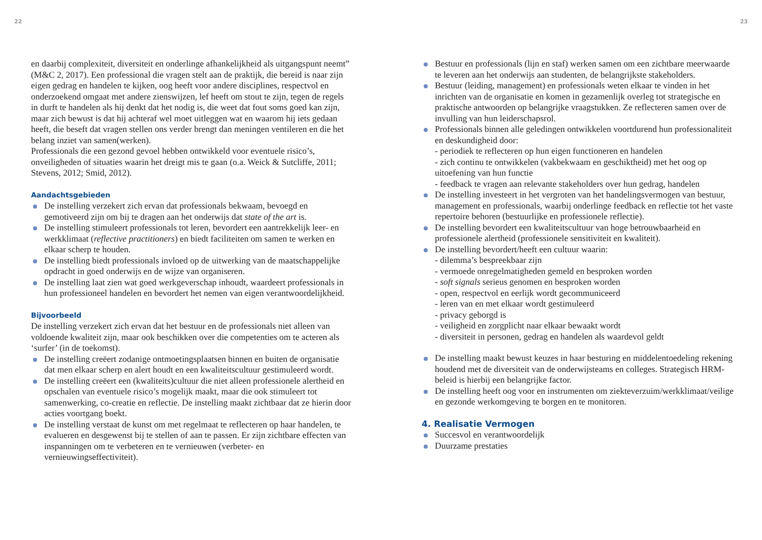22
en daarbij complexiteit, diversiteit en onderlinge afhankelijkheid als uitgangspunt neemt” (M&C 2, 2017). Een professional die vragen stelt aan de praktijk, die bereid is naar zijn eigen gedrag en handelen te kijken, oog heeft voor andere disciplines, respectvol en onderzoekend omgaat met andere zienswijzen, lef heeft om stout te zijn, tegen de regels in durft te handelen als hij denkt dat het nodig is, die weet dat fout soms goed kan zijn, maar zich bewust is dat hij achteraf wel moet uitleggen wat en waarom hij iets gedaan heeft, die beseft dat vragen stellen ons verder brengt dan meningen ventileren en die het belang inziet van samen(werken).
Professionals die een gezond gevoel hebben ontwikkeld voor eventuele risico’s, onveiligheden of situaties waarin het dreigt mis te gaan (o.a. Weick & Sutcliffe, 2011; Stevens, 2012; Smid, 2012).
Aandachtsgebieden
De instelling verzekert zich ervan dat professionals bekwaam, bevoegd en gemotiveerd zijn om bij te dragen aan het onderwijs dat state of the art is.
De instelling stimuleert professionals tot leren, bevordert een aantrekkelijk leer- en werkklimaat (reflective practitioners) en biedt faciliteiten om samen te werken en elkaar scherp te houden.
De instelling biedt professionals invloed op de uitwerking van de maatschappelijke opdracht in goed onderwijs en de wijze van organiseren.
De instelling laat zien wat goed werkgeverschap inhoudt, waardeert professionals in hun professioneel handelen en bevordert het nemen van eigen verantwoordelijkheid.
Bijvoorbeeld
De instelling verzekert zich ervan dat het bestuur en de professionals niet alleen van voldoende kwaliteit zijn, maar ook beschikken over die competenties om te acteren als ‘surfer’ (in de toekomst).
De instelling creëert zodanige ontmoetingsplaatsen binnen en buiten de organisatie dat men elkaar scherp en alert houdt en een kwaliteitscultuur gestimuleerd wordt.
De instelling creëert een (kwaliteits)cultuur die niet alleen professionele alertheid en opschalen van eventuele risico’s mogelijk maakt, maar die ook stimuleert tot samenwerking, co-creatie en reflectie. De instelling maakt zichtbaar dat ze hierin door acties voortgang boekt.
De instelling verstaat de kunst om met regelmaat te reflecteren op haar handelen, te evalueren en desgewenst bij te stellen of aan te passen. Er zijn zichtbare effecten van inspanningen om te verbeteren en te vernieuwen (verbeter- en vernieuwingseffectiviteit).
23
Bestuur en professionals (lijn en staf) werken samen om een zichtbare meerwaarde te leveren aan het onderwijs aan studenten, de belangrijkste stakeholders.
Bestuur (leiding, management) en professionals weten elkaar te vinden in het inrichten van de organisatie en komen in gezamenlijk overleg tot strategische en praktische antwoorden op belangrijke vraagstukken. Ze reflecteren samen over de invulling van hun leiderschapsrol.
Professionals binnen alle geledingen ontwikkelen voortdurend hun professionaliteit en deskundigheid door:
- periodiek te reflecteren op hun eigen functioneren en handelen
- zich continu te ontwikkelen (vakbekwaam en geschiktheid) met het oog op uitoefening van hun functie
- feedback te vragen aan relevante stakeholders over hun gedrag, handelen
De instelling investeert in het vergroten van het handelingsvermogen van bestuur, management en professionals, waarbij onderlinge feedback en reflectie tot het vaste repertoire behoren (bestuurlijke en professionele reflectie).
De instelling bevordert een kwaliteitscultuur van hoge betrouwbaarheid en professionele alertheid (professionele sensitiviteit en kwaliteit).
De instelling bevordert/heeft een cultuur waarin:
- dilemma’s bespreekbaar zijn
- vermoede onregelmatigheden gemeld en besproken worden
- soft signals serieus genomen en besproken worden
- open, respectvol en eerlijk wordt gecommuniceerd
- leren van en met elkaar wordt gestimuleerd
- privacy geborgd is
- veiligheid en zorgplicht naar elkaar bewaakt wordt
- diversiteit in personen, gedrag en handelen als waardevol geldt
De instelling maakt bewust keuzes in haar besturing en middelen­toedeling rekening houdend met de diversiteit van de onderwijsteams en colleges. Strategisch HRM-beleid is hierbij een belangrijke factor.
De instelling heeft oog voor en instrumenten om ziekteverzuim/werk­klimaat/veilige en gezonde werkomgeving te borgen en te monitoren.
4. Realisatie Vermogen
Succesvol en verantwoordelijk
Duurzame prestaties